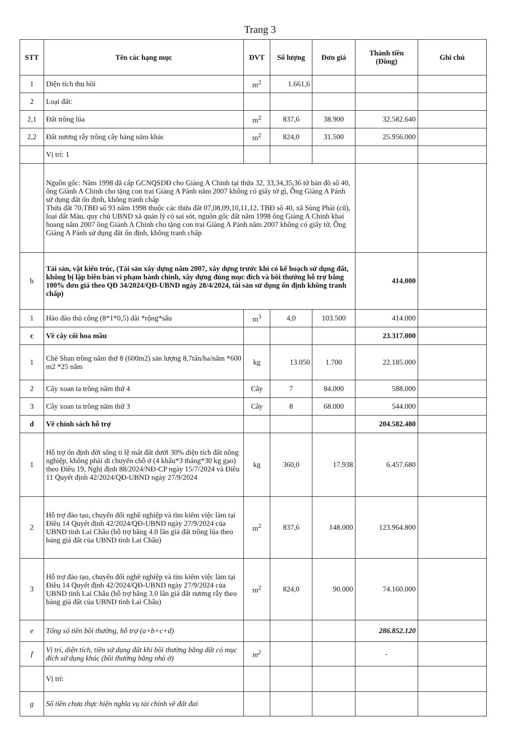Trang 3
| STT | Tên các hạng mục | ĐVT | Số lượng | Đơn giá | Thành tiền (Đồng) | Ghi chú |
| --- | --- | --- | --- | --- | --- | --- |
| 1 | Diện tích thu hồi | m<sup>2</sup> | 1.661,6 | | | |
| 2 | Loại đất: | | | | | |
| 2,1 | Đất trồng lúa | m<sup>2</sup> | 837,6 | 38.900 | 32.582.640 | |
| 2,2 | Đất nương rẫy trồng cây hàng năm khác | m<sup>2</sup> | 824,0 | 31.500 | 25.956.000 | |
| | Vị trí: 1 | | | | | |
| | Nguồn gốc: Năm 1998 đã cấp GCNQSDĐ cho Giàng A Chinh tại thửa 32, 33,34,35,36 tờ bản đồ số 40, ông Giành A Chinh cho tặng con trai Giàng A Pánh năm 2007 không có giấy tờ gì, Ông Giàng A Pánh sử dụng đất ổn định, không tranh chấp Thửa đất 70,TBĐ số 93 năm 1998 thuộc các thửa đất 07,08,09,10,11,12, TBĐ số 40, xã Sùng Phài (cũ), loại đất Màu, quy chủ UBND xã quản lý có sai sót, nguồn gốc đất năm 1998 ông Giàng A Chinh khai hoang năm 2007 ông Giành A Chinh cho tặng con trai Giàng A Pánh năm 2007 không có giấy tờ, Ông Giàng A Pánh sử dụng đất ổn định, không tranh chấp | | | | | |
| b | Tài sản, vật kiến trúc, (Tài sản xây dựng năm 2007, xây dựng trước khi có kế hoạch sử dụng đất, không bị lập biên bản vi phạm hành chính, xây dựng đúng mục đích và bồi thường hỗ trợ bằng 100% đơn giá theo QĐ 34/2024/QĐ-UBND ngày 28/4/2024, tài sản sử dụng ổn định không tranh chấp) | | | | 414.000 | |
| 1 | Hào đào thủ công (8*1*0,5) dài *rộng*sâu | m<sup>3</sup> | 4,0 | 103.500 | 414.000 | |
| c | Về cây cối hoa mầu | | | | 23.317.000 | |
| 1 | Chè Shan trồng năm thứ 8 (600m2) sản lượng 8,7tấn/ha/năm *600 m2 *25 năm | kg | 13.050 | 1.700 | 22.185.000 | |
| 2 | Cây xoan ta trồng năm thứ 4 | Cây | 7 | 84.000 | 588.000 | |
| 3 | Cây xoan ta trồng năm thứ 3 | Cây | 8 | 68.000 | 544.000 | |
| d | Về chính sách hỗ trợ | | | | 204.582.480 | |
| 1 | Hỗ trợ ổn định đời sống tỉ lệ mất đất dưới 30% diện tích đất nông nghiệp, không phải di chuyển chỗ ở (4 khẩu*3 tháng*30 kg gạo) theo Điều 19, Nghị định 88/2024/NĐ-CP ngày 15/7/2024 và Điều 11 Quyết định 42/2024/QĐ-UBND ngày 27/9/2024 | kg | 360,0 | 17.938 | 6.457.680 | |
| 2 | Hỗ trợ đào tạo, chuyển đổi nghề nghiệp và tìm kiếm việc làm tại Điều 14 Quyết định 42/2024/QĐ-UBND ngày 27/9/2024 của UBND tỉnh Lai Châu (hỗ trợ bằng 4.0 lần giá đất trồng lúa theo bảng giá đất của UBND tỉnh Lai Châu) | m<sup>2</sup> | 837,6 | 148.000 | 123.964.800 | |
| 3 | Hỗ trợ đào tạo, chuyển đổi nghề nghiệp và tìm kiếm việc làm tại Điều 14 Quyết định 42/2024/QĐ-UBND ngày 27/9/2024 của UBND tỉnh Lai Châu (hỗ trợ bằng 3.0 lần giá đất nương rẫy theo bảng giá đất của UBND tỉnh Lai Châu) | m<sup>2</sup> | 824,0 | 90.000 | 74.160.000 | |
| e | Tổng số tiền bồi thường, hỗ trợ (a+b+c+d) | | | | 286.852.120 | |
| f | Vị trí, diện tích, tiền sử dụng đất khi bồi thường bằng đất có mục đích sử dụng khác (bồi thường bằng nhà ở) | m<sup>2</sup> | | | - | |
| | Vị trí: | | | | | |
| g | Số tiền chưa thực hiện nghĩa vụ tài chính về đất đai | | | | | |